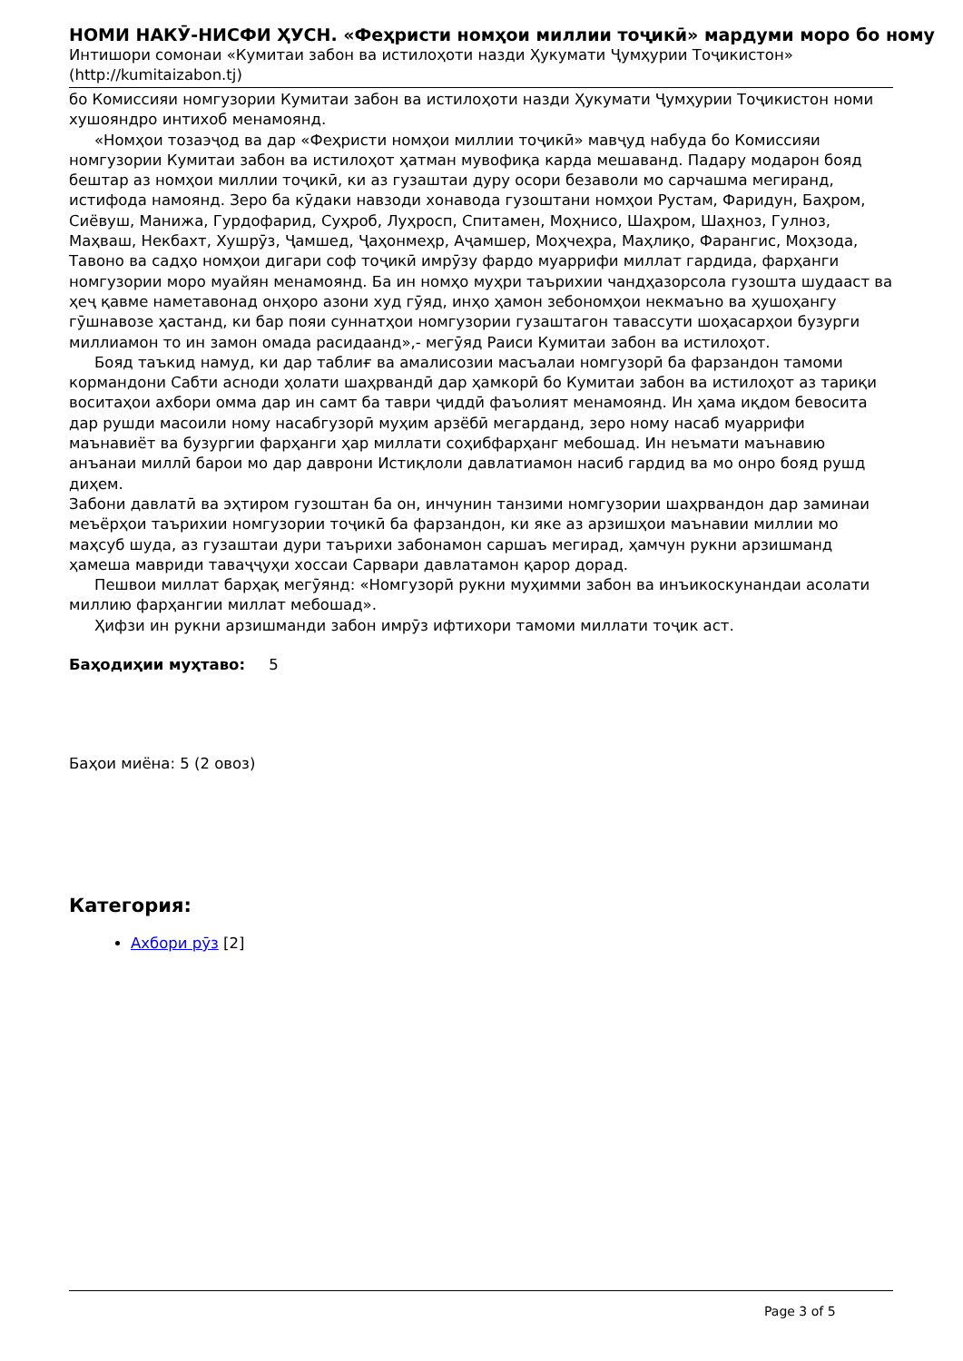НОМИ НАКӮ-НИСФИ ҲУСН. «Феҳристи номҳои миллии тоҷикӣ» мардуми моро бо ному
Интишори сомонаи «Кумитаи забон ва истилоҳоти назди Ҳукумати Ҷумҳурии Тоҷикистон» (http://kumitaizabon.tj)
бо Комиссияи номгузории Кумитаи забон ва истилоҳоти назди Ҳукумати Ҷумҳурии Тоҷикистон номи хушояндро интихоб менамоянд.
«Номҳои тозаэҷод ва дар «Феҳристи номҳои миллии тоҷикӣ» мавҷуд набуда бо Комиссияи номгузории Кумитаи забон ва истилоҳот ҳатман мувофиқа карда мешаванд. Падару модарон бояд бештар аз номҳои миллии тоҷикӣ, ки аз гузаштаи дуру осори безаволи мо сарчашма мегиранд, истифода намоянд. Зеро ба кӯдаки навзоди хонавода гузоштани номҳои Рустам, Фаридун, Баҳром, Сиёвуш, Манижа, Гурдофарид, Суҳроб, Луҳросп, Спитамен, Моҳнисо, Шаҳром, Шаҳноз, Гулноз, Маҳваш, Некбахт, Хушрӯз, Ҷамшед, Ҷаҳонмеҳр, Аҷамшер, Моҳчеҳра, Маҳлиқо, Фарангис, Моҳзода, Тавоно ва садҳо номҳои дигари соф тоҷикӣ имрӯзу фардо муаррифи миллат гардида, фарҳанги номгузории моро муайян менамоянд. Ба ин номҳо муҳри таърихии чандҳазорсола гузошта шудааст ва ҳеҷ қавме наметавонад онҳоро азони худ гӯяд, инҳо ҳамон зебономҳои некмаъно ва ҳушоҳангу гӯшнавозе ҳастанд, ки бар пояи суннатҳои номгузории гузаштагон тавассути шоҳасарҳои бузурги миллиамон то ин замон омада расидаанд»,- мегӯяд Раиси Кумитаи забон ва истилоҳот.
Бояд таъкид намуд, ки дар таблиғ ва амалисозии масъалаи номгузорӣ ба фарзандон тамоми кормандони Сабти асноди ҳолати шаҳрвандӣ дар ҳамкорӣ бо Кумитаи забон ва истилоҳот аз тариқи воситаҳои ахбори омма дар ин самт ба таври ҷиддӣ фаъолият менамоянд. Ин ҳама иқдом бевосита дар рушди масоили ному насабгузорӣ муҳим арзёбӣ мегарданд, зеро ному насаб муаррифи маънавиёт ва бузургии фарҳанги ҳар миллати соҳибфарҳанг мебошад. Ин неъмати маънавию анъанаи миллӣ барои мо дар даврони Истиқлоли давлатиамон насиб гардид ва мо онро бояд рушд диҳем.
Забони давлатӣ ва эҳтиром гузоштан ба он, инчунин танзими номгузории шаҳрвандон дар заминаи меъёрҳои таърихии номгузории тоҷикӣ ба фарзандон, ки яке аз арзишҳои маънавии миллии мо маҳсуб шуда, аз гузаштаи дури таърихи забонамон саршаъ мегирад, ҳамчун рукни арзишманд ҳамеша мавриди таваҷҷуҳи хоссаи Сарвари давлатамон қарор дорад.
Пешвои миллат барҳақ мегӯянд: «Номгузорӣ рукни муҳимми забон ва инъикоскунандаи асолати миллию фарҳангии миллат мебошад».
Ҳифзи ин рукни арзишманди забон имрӯз ифтихори тамоми миллати тоҷик аст.
Баҳодиҳии муҳтаво: 5
Баҳои миёна: 5 (2 овоз)
Категория:
Ахбори рӯз [2]
Page 3 of 5